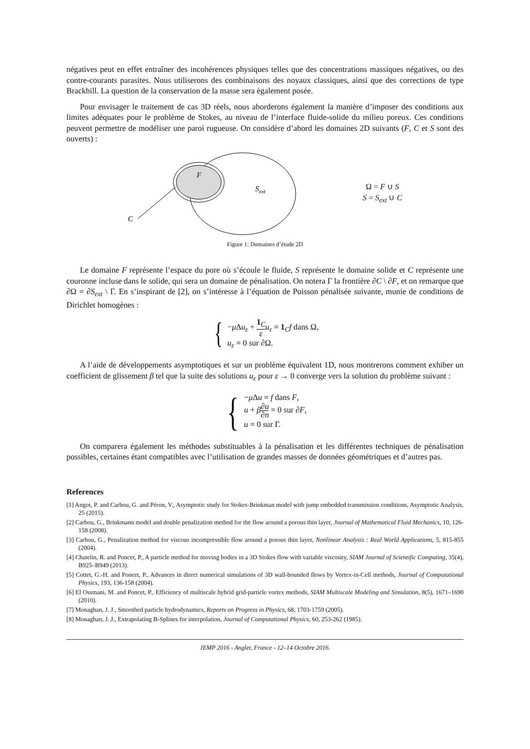négatives peut en effet entraîner des incohérences physiques telles que des concentrations massiques négatives, ou des contre-courants parasites. Nous utiliserons des combinaisons des noyaux classiques, ainsi que des corrections de type Brackbill. La question de la conservation de la masse sera également posée.
Pour envisager le traitement de cas 3D réels, nous aborderons également la manière d’imposer des conditions aux limites adéquates pour le problème de Stokes, au niveau de l’interface fluide-solide du milieu poreux. Ces conditions peuvent permettre de modéliser une paroi rugueuse. On considère d’abord les domaines 2D suivants (F, C et S sont des ouverts) :
F
Sext
C
Ω = F ∪ S
S = S<sub>ext</sub> ∪ C
Figure 1: Domaines d’étude 2D
Le domaine F représente l’espace du pore où s’écoule le fluide, S représente le domaine solide et C représente une couronne incluse dans le solide, qui sera un domaine de pénalisation. On notera Γ la frontière ∂C \ ∂F, et on remarque que ∂Ω = ∂S<sub>ext</sub> \ Γ. En s’inspirant de [2], on s’intéresse à l’équation de Poisson pénalisée suivante, munie de conditions de Dirichlet homogènes :
{
−μ Δu<sub>ε</sub> + 1<sub>C</sub> ε u<sub>ε</sub> = 1<sub>C</sub>f dans Ω,
u<sub>ε</sub> = 0 sur ∂Ω.
A l’aide de développements asymptotiques et sur un problème équivalent 1D, nous montrerons comment exhiber un coefficient de glissement β tel que la suite des solutions u<sub>ε</sub> pour ε → 0 converge vers la solution du problème suivant :
{
−μ Δu = f dans F,
u + β∂u ∂n = 0 sur ∂F,
u = 0 sur Γ.
On comparera également les méthodes substituables à la pénalisation et les différentes techniques de pénalisation possibles, certaines étant compatibles avec l’utilisation de grandes masses de données géométriques et d’autres pas.
References
[1] Angot, P. and Carbou, G. and Péron, V., Asymptotic study for Stokes-Brinkman model with jump embedded transmission conditions, Asymptotic Analysis, 25 (2015).
[2] Carbou, G., Brinkmann model and double penalization method for the flow around a porous thin layer, Journal of Mathematical Fluid Mechanics, 10, 126-158 (2008).
[3] Carbou, G., Penalization method for viscous incompressible flow around a porous thin layer, Nonlinear Analysis : Real World Applications, 5, 815-855 (2004).
[4] Chatelin, R. and Poncet, P., A particle method for moving bodies in a 3D Stokes flow with variable viscosity, SIAM Journal of Scientific Computing, 35(4), B925–B949 (2013).
[5] Cottet, G.-H. and Poncet, P., Advances in direct numerical simulations of 3D wall-bounded flows by Vortex-in-Cell methods, Journal of Computational Physics, 193, 136-158 (2004).
[6] El Ossmani, M. and Poncet, P., Efficiency of multiscale hybrid grid-particle vortex methods, SIAM Multiscale Modeling and Simulation, 8(5), 1671–1690 (2010).
[7] Monaghan, J. J., Smoothed particle hydrodynamics, Reports on Progress in Physics, 68, 1703-1759 (2005).
[8] Monaghan, J. J., Extrapolating B-Splines for interpolation, Journal of Computational Physics, 60, 253-262 (1985).
JEMP 2016 - Anglet, France - 12–14 Octobre 2016.